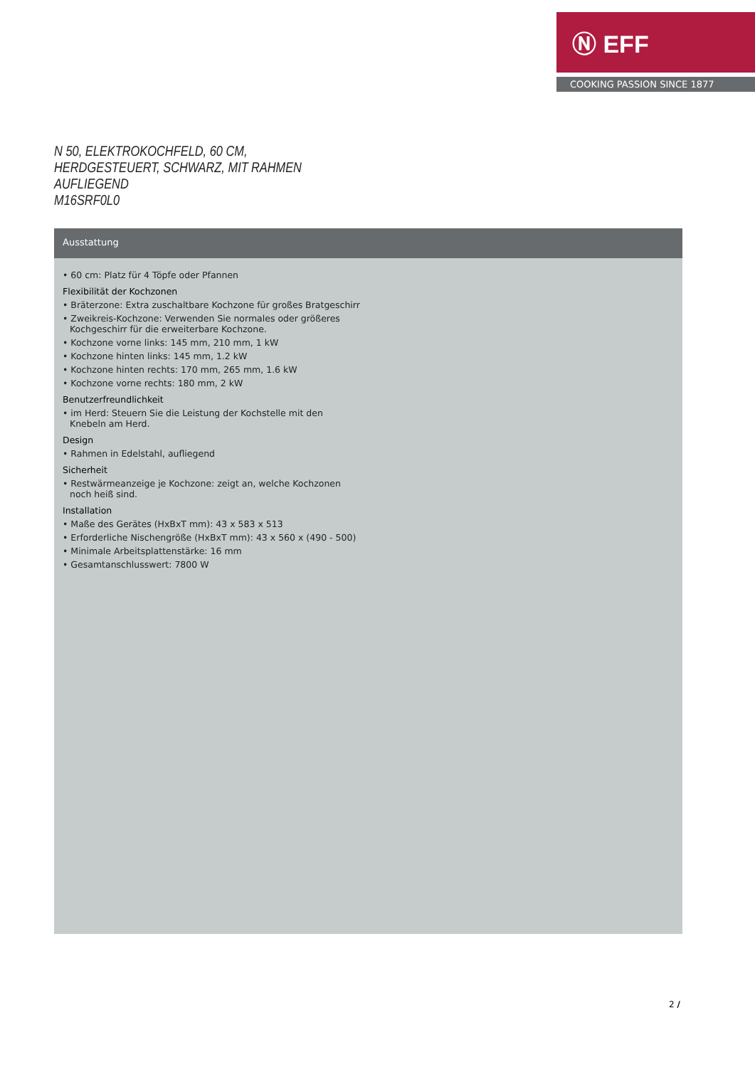Ⓝ EFF
COOKING PASSION SINCE 1877
N 50, ELEKTROKOCHFELD, 60 CM,
HERDGESTEUERT, SCHWARZ, MIT RAHMEN
AUFLIEGEND
M16SRF0L0
Ausstattung
• 60 cm: Platz für 4 Töpfe oder Pfannen
Flexibilität der Kochzonen
• Bräterzone: Extra zuschaltbare Kochzone für großes Bratgeschirr
• Zweikreis-Kochzone: Verwenden Sie normales oder größeres Kochgeschirr für die erweiterbare Kochzone.
• Kochzone vorne links: 145 mm, 210 mm, 1 kW
• Kochzone hinten links: 145 mm, 1.2 kW
• Kochzone hinten rechts: 170 mm, 265 mm, 1.6 kW
• Kochzone vorne rechts: 180 mm, 2 kW
Benutzerfreundlichkeit
• im Herd: Steuern Sie die Leistung der Kochstelle mit den Knebeln am Herd.
Design
• Rahmen in Edelstahl, aufliegend
Sicherheit
• Restwärmeanzeige je Kochzone: zeigt an, welche Kochzonen noch heiß sind.
Installation
• Maße des Gerätes (HxBxT mm): 43 x 583 x 513
• Erforderliche Nischengröße (HxBxT mm): 43 x 560 x (490 - 500)
• Minimale Arbeitsplattenstärke: 16 mm
• Gesamtanschlusswert: 7800 W
2 /